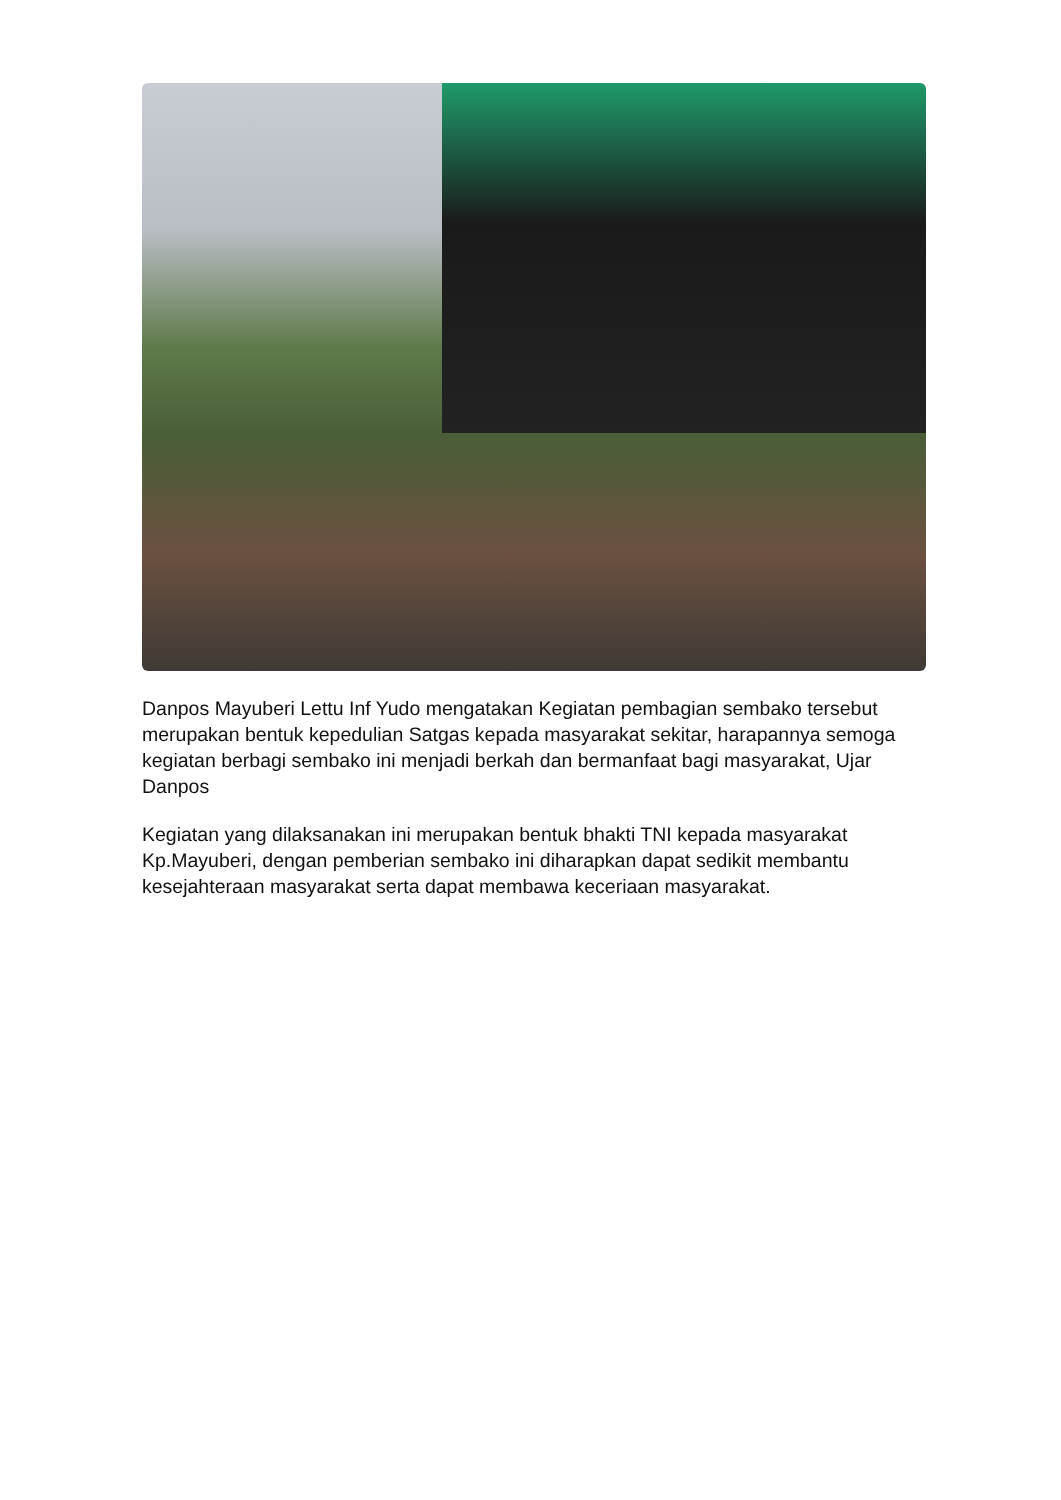Danpos Mayuberi Lettu Inf Yudo mengatakan Kegiatan pembagian sembako tersebut merupakan bentuk kepedulian Satgas kepada masyarakat sekitar, harapannya semoga kegiatan berbagi sembako ini menjadi berkah dan bermanfaat bagi masyarakat, Ujar Danpos
Kegiatan yang dilaksanakan ini merupakan bentuk bhakti TNI kepada masyarakat Kp.Mayuberi, dengan pemberian sembako ini diharapkan dapat sedikit membantu kesejahteraan masyarakat serta dapat membawa keceriaan masyarakat.